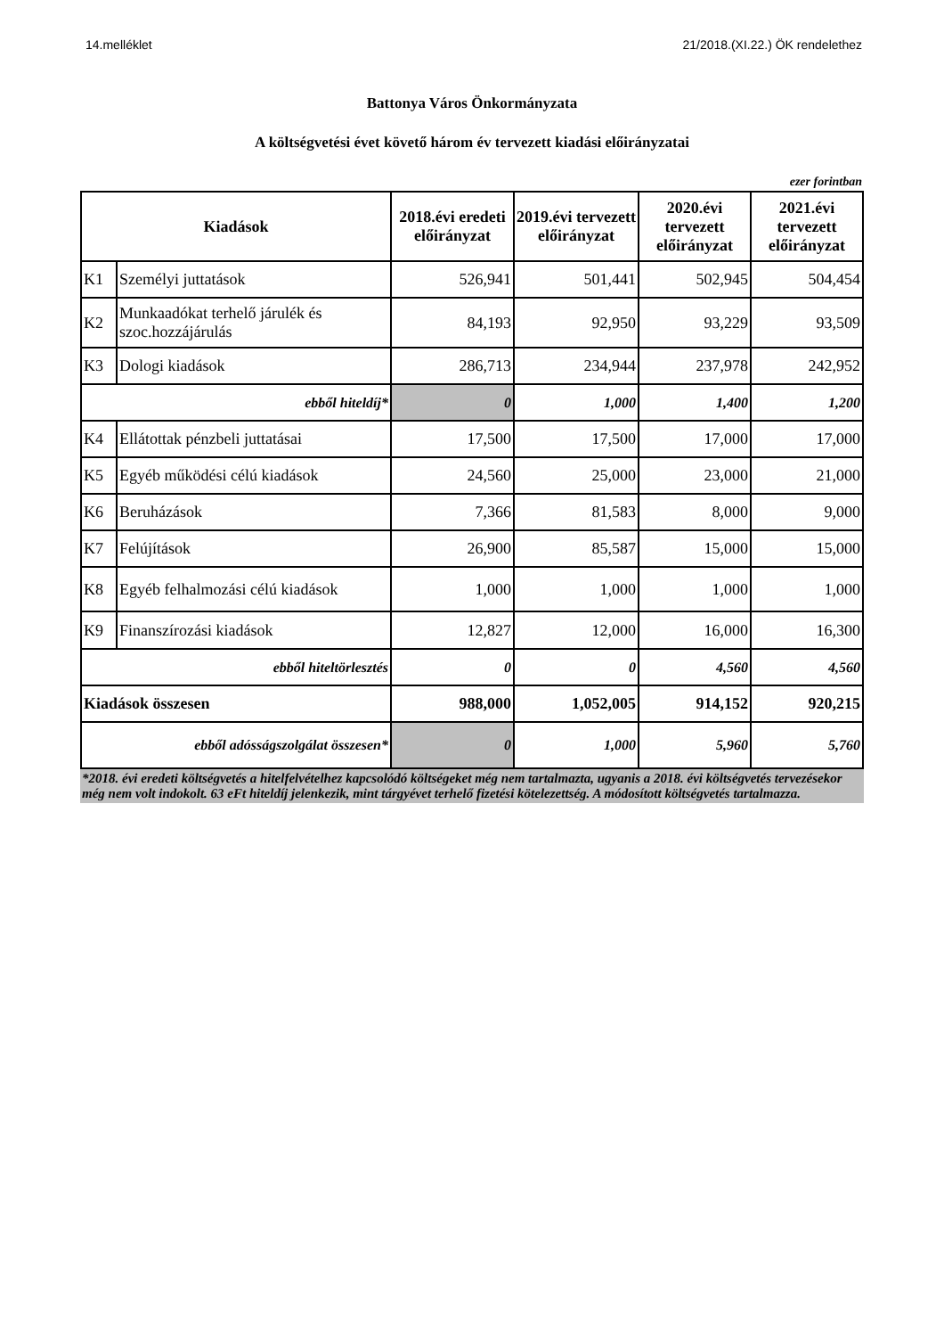14.melléklet 21/2018.(XI.22.) ÖK rendelethez
Battonya Város Önkormányzata
A költségvetési évet követő három év tervezett kiadási előirányzatai
ezer forintban
| Kiadások | | 2018.évi eredeti előirányzat | 2019.évi tervezett előirányzat | 2020.évi tervezett előirányzat | 2021.évi tervezett előirányzat |
| --- | --- | --- | --- | --- | --- |
| K1 | Személyi juttatások | 526,941 | 501,441 | 502,945 | 504,454 |
| K2 | Munkaadókat terhelő járulék és szoc.hozzájárulás | 84,193 | 92,950 | 93,229 | 93,509 |
| K3 | Dologi kiadások | 286,713 | 234,944 | 237,978 | 242,952 |
| ebből hiteldíj* | | 0 | 1,000 | 1,400 | 1,200 |
| K4 | Ellátottak pénzbeli juttatásai | 17,500 | 17,500 | 17,000 | 17,000 |
| K5 | Egyéb működési célú kiadások | 24,560 | 25,000 | 23,000 | 21,000 |
| K6 | Beruházások | 7,366 | 81,583 | 8,000 | 9,000 |
| K7 | Felújítások | 26,900 | 85,587 | 15,000 | 15,000 |
| K8 | Egyéb felhalmozási célú kiadások | 1,000 | 1,000 | 1,000 | 1,000 |
| K9 | Finanszírozási kiadások | 12,827 | 12,000 | 16,000 | 16,300 |
| ebből hiteltörlesztés | | 0 | 0 | 4,560 | 4,560 |
| Kiadások összesen | | 988,000 | 1,052,005 | 914,152 | 920,215 |
| ebből adósságszolgálat összesen* | | 0 | 1,000 | 5,960 | 5,760 |
*2018. évi eredeti költségvetés a hitelfelvételhez kapcsolódó költségeket még nem tartalmazta, ugyanis a 2018. évi költségvetés tervezésekor még nem volt indokolt. 63 eFt hiteldíj jelenkezik, mint tárgyévet terhelő fizetési kötelezettség. A módosított költségvetés tartalmazza.